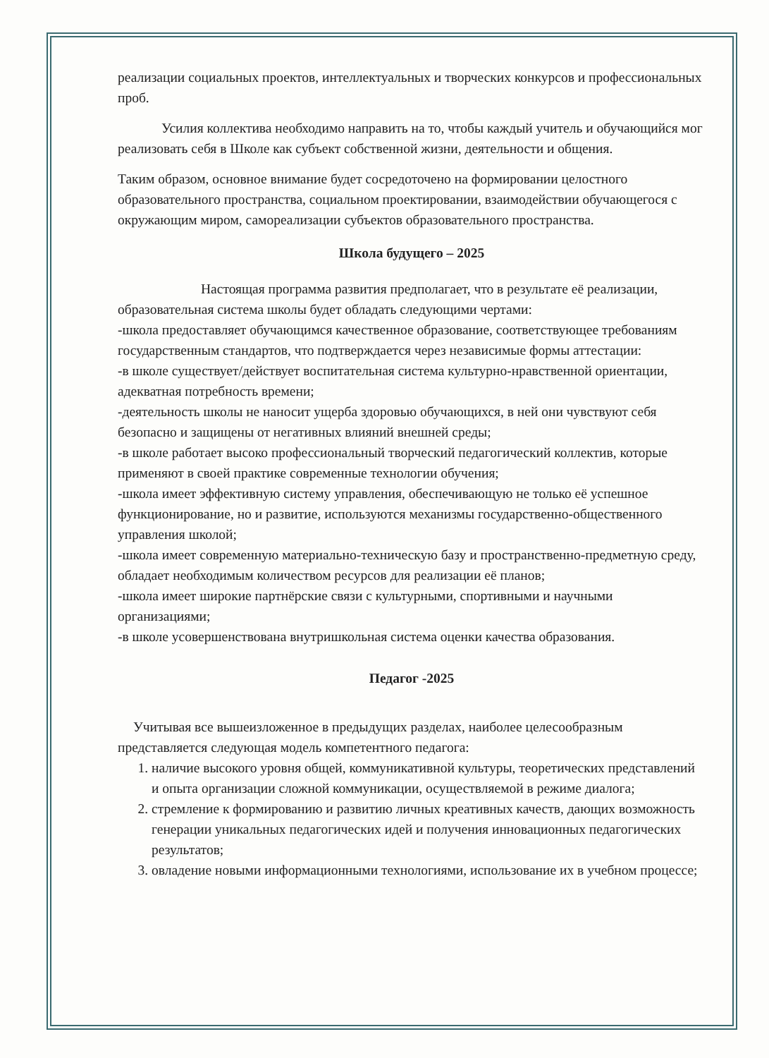реализации социальных проектов, интеллектуальных и творческих конкурсов и профессиональных проб.
Усилия коллектива необходимо направить на то, чтобы каждый учитель и обучающийся мог реализовать себя в Школе как субъект собственной жизни, деятельности и общения.
Таким образом, основное внимание будет сосредоточено на формировании целостного образовательного пространства, социальном проектировании, взаимодействии обучающегося с окружающим миром, самореализации субъектов образовательного пространства.
Школа будущего – 2025
Настоящая программа развития предполагает, что в результате её реализации, образовательная система школы будет обладать следующими чертами:
-школа предоставляет обучающимся качественное образование, соответствующее требованиям государственным стандартов, что подтверждается через независимые формы аттестации:
-в школе существует/действует воспитательная система культурно-нравственной ориентации, адекватная потребность времени;
-деятельность школы не наносит ущерба здоровью обучающихся, в ней они чувствуют себя безопасно и защищены от негативных влияний внешней среды;
-в школе работает высоко профессиональный творческий педагогический коллектив, которые применяют в своей практике современные технологии обучения;
-школа имеет эффективную систему управления, обеспечивающую не только её успешное функционирование, но и развитие, используются механизмы государственно-общественного управления школой;
-школа имеет современную материально-техническую базу и пространственно-предметную среду, обладает необходимым количеством ресурсов для реализации её планов;
-школа имеет широкие партнёрские связи с культурными, спортивными и научными организациями;
-в школе усовершенствована внутришкольная система оценки качества образования.
Педагог -2025
Учитывая все вышеизложенное в предыдущих разделах, наиболее целесообразным представляется следующая модель компетентного педагога:
1. наличие высокого уровня общей, коммуникативной культуры, теоретических представлений и опыта организации сложной коммуникации, осуществляемой в режиме диалога;
2. стремление к формированию и развитию личных креативных качеств, дающих возможность генерации уникальных педагогических идей и получения инновационных педагогических результатов;
3. овладение новыми информационными технологиями, использование их в учебном процессе;